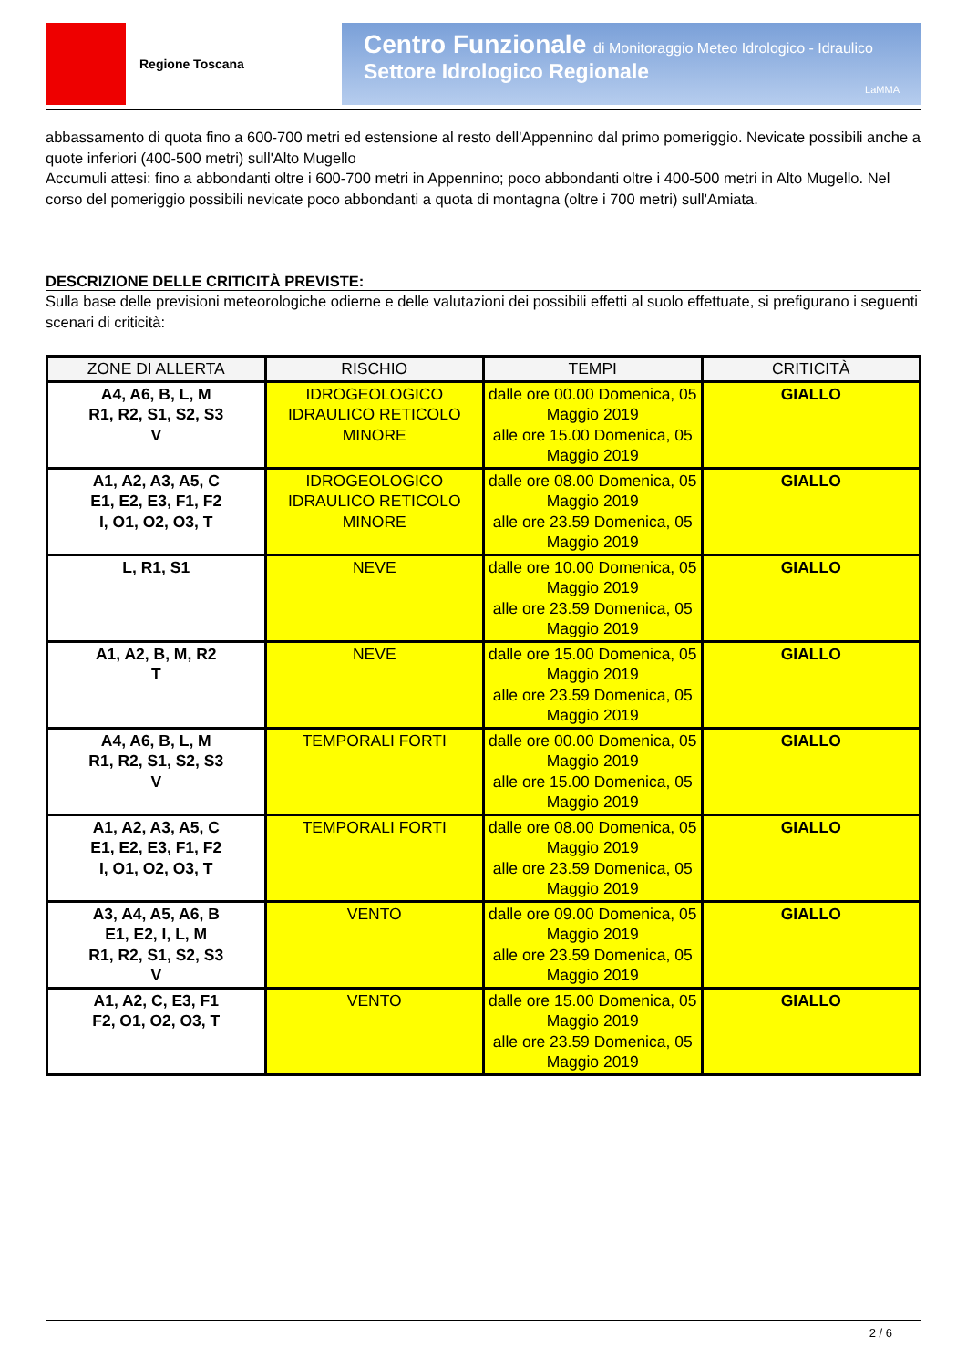Regione Toscana
Centro Funzionale di Monitoraggio Meteo Idrologico - Idraulico
Settore Idrologico Regionale
LaMMA
abbassamento di quota fino a 600-700 metri ed estensione al resto dell'Appennino dal primo pomeriggio. Nevicate possibili anche a quote inferiori (400-500 metri) sull'Alto Mugello
Accumuli attesi: fino a abbondanti oltre i 600-700 metri in Appennino; poco abbondanti oltre i 400-500 metri in Alto Mugello. Nel corso del pomeriggio possibili nevicate poco abbondanti a quota di montagna (oltre i 700 metri) sull'Amiata.
DESCRIZIONE DELLE CRITICITÀ PREVISTE:
Sulla base delle previsioni meteorologiche odierne e delle valutazioni dei possibili effetti al suolo effettuate, si prefigurano i seguenti scenari di criticità:
| ZONE DI ALLERTA | RISCHIO | TEMPI | CRITICITÀ |
| --- | --- | --- | --- |
| A4, A6, B, L, M R1, R2, S1, S2, S3 V | IDROGEOLOGICO IDRAULICO RETICOLO MINORE | dalle ore 00.00 Domenica, 05 Maggio 2019 alle ore 15.00 Domenica, 05 Maggio 2019 | GIALLO |
| A1, A2, A3, A5, C E1, E2, E3, F1, F2 I, O1, O2, O3, T | IDROGEOLOGICO IDRAULICO RETICOLO MINORE | dalle ore 08.00 Domenica, 05 Maggio 2019 alle ore 23.59 Domenica, 05 Maggio 2019 | GIALLO |
| L, R1, S1 | NEVE | dalle ore 10.00 Domenica, 05 Maggio 2019 alle ore 23.59 Domenica, 05 Maggio 2019 | GIALLO |
| A1, A2, B, M, R2 T | NEVE | dalle ore 15.00 Domenica, 05 Maggio 2019 alle ore 23.59 Domenica, 05 Maggio 2019 | GIALLO |
| A4, A6, B, L, M R1, R2, S1, S2, S3 V | TEMPORALI FORTI | dalle ore 00.00 Domenica, 05 Maggio 2019 alle ore 15.00 Domenica, 05 Maggio 2019 | GIALLO |
| A1, A2, A3, A5, C E1, E2, E3, F1, F2 I, O1, O2, O3, T | TEMPORALI FORTI | dalle ore 08.00 Domenica, 05 Maggio 2019 alle ore 23.59 Domenica, 05 Maggio 2019 | GIALLO |
| A3, A4, A5, A6, B E1, E2, I, L, M R1, R2, S1, S2, S3 V | VENTO | dalle ore 09.00 Domenica, 05 Maggio 2019 alle ore 23.59 Domenica, 05 Maggio 2019 | GIALLO |
| A1, A2, C, E3, F1 F2, O1, O2, O3, T | VENTO | dalle ore 15.00 Domenica, 05 Maggio 2019 alle ore 23.59 Domenica, 05 Maggio 2019 | GIALLO |
2 / 6